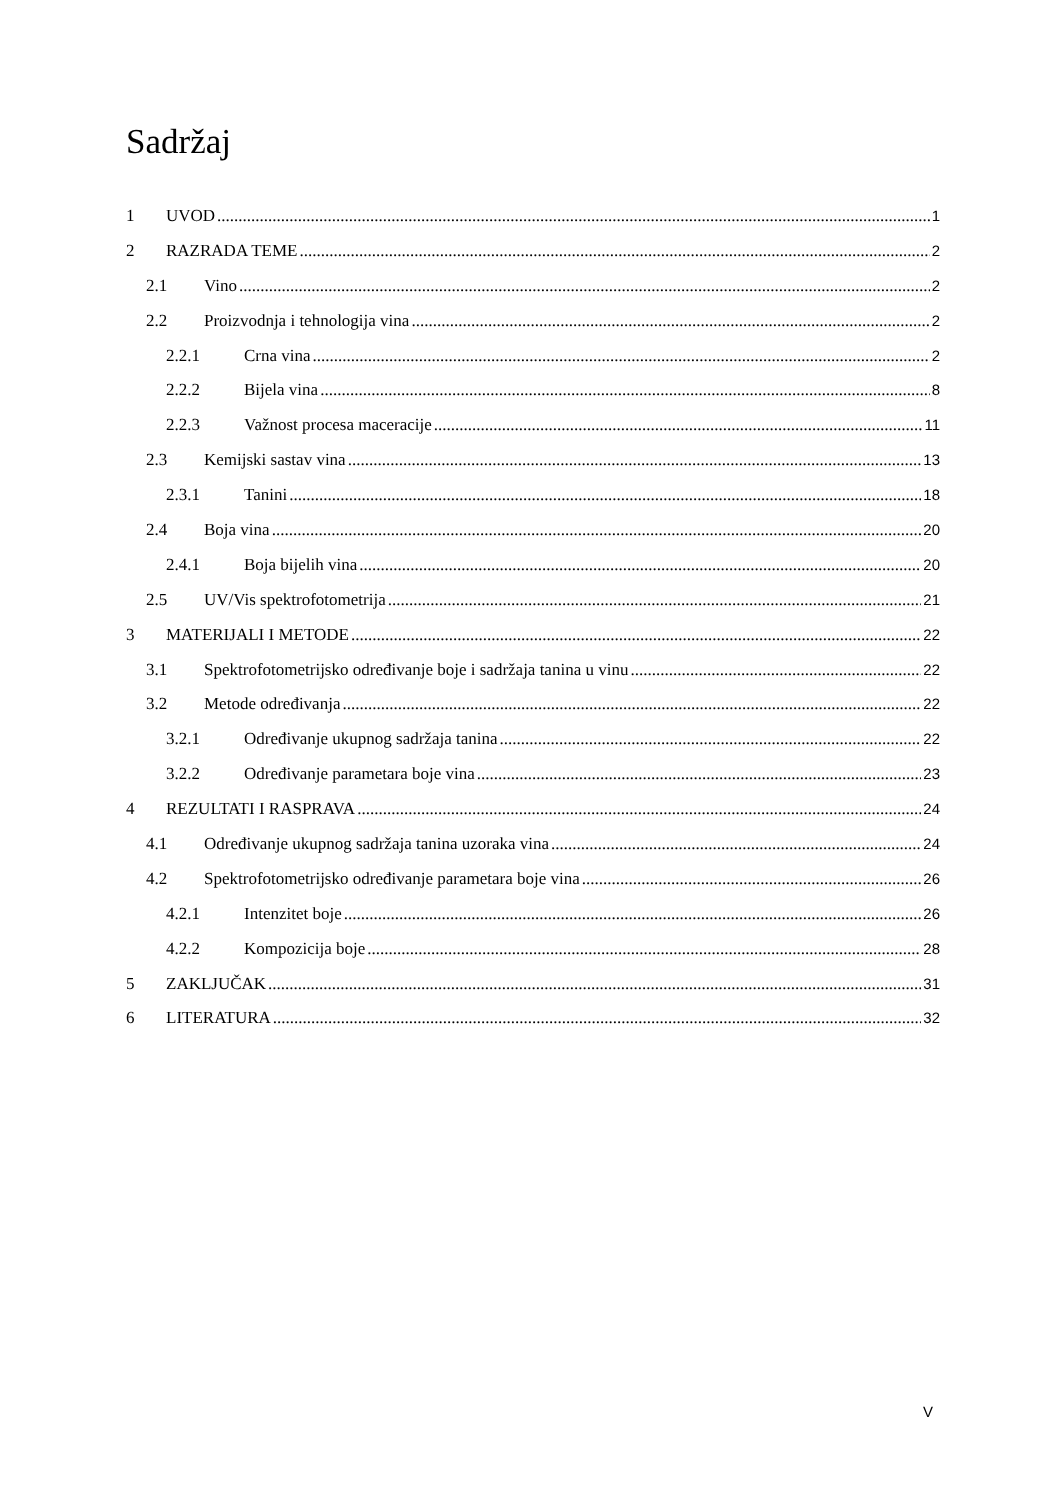Sadržaj
1 UVOD 1
2 RAZRADA TEME 2
2.1 Vino 2
2.2 Proizvodnja i tehnologija vina 2
2.2.1 Crna vina 2
2.2.2 Bijela vina 8
2.2.3 Važnost procesa maceracije 11
2.3 Kemijski sastav vina 13
2.3.1 Tanini 18
2.4 Boja vina 20
2.4.1 Boja bijelih vina 20
2.5 UV/Vis spektrofotometrija 21
3 MATERIJALI I METODE 22
3.1 Spektrofotometrijsko određivanje boje i sadržaja tanina u vinu 22
3.2 Metode određivanja 22
3.2.1 Određivanje ukupnog sadržaja tanina 22
3.2.2 Određivanje parametara boje vina 23
4 REZULTATI I RASPRAVA 24
4.1 Određivanje ukupnog sadržaja tanina uzoraka vina 24
4.2 Spektrofotometrijsko određivanje parametara boje vina 26
4.2.1 Intenzitet boje 26
4.2.2 Kompozicija boje 28
5 ZAKLJUČAK 31
6 LITERATURA 32
V